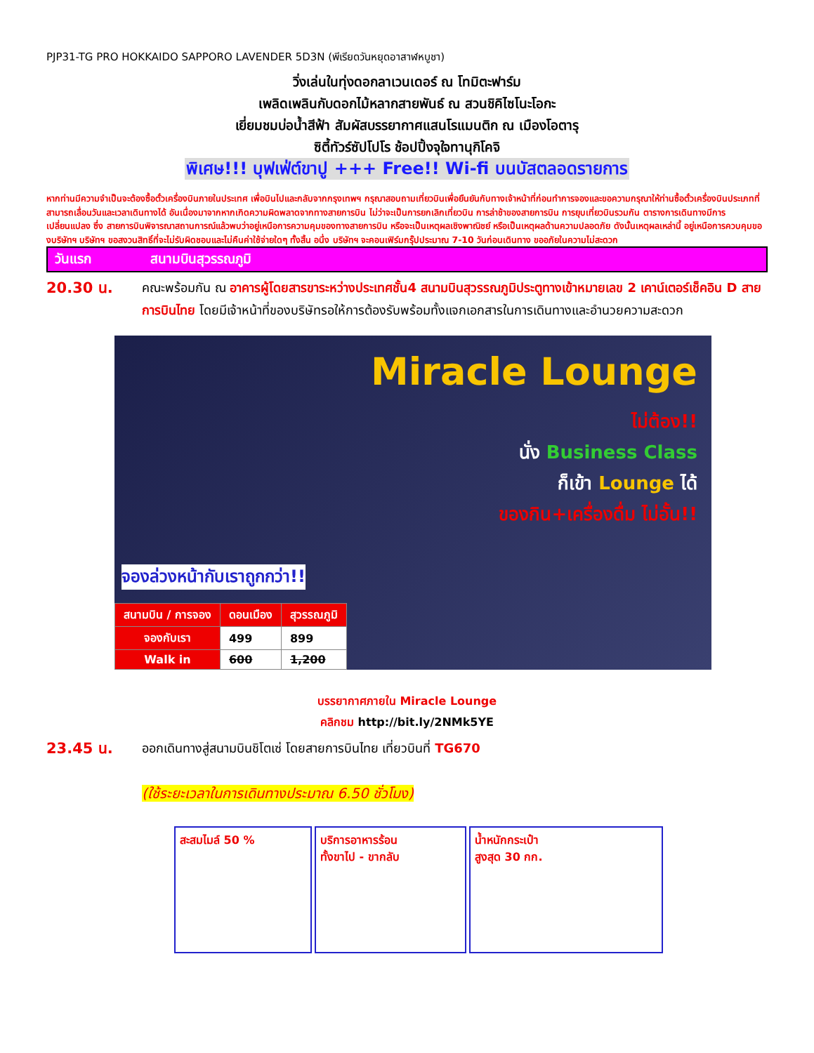PJP31-TG PRO HOKKAIDO SAPPORO LAVENDER 5D3N (พีเรียดวันหยุดอาสาฬหบูชา)
วิ่งเล่นในทุ่งดอกลาเวนเดอร์ ณ โทมิตะฟาร์ม
เพลิดเพลินกับดอกไม้หลากสายพันธ์ ณ สวนชิคิไซโนะโอกะ
เยี่ยมชมบ่อน้ำสีฟ้า สัมผัสบรรยากาศแสนโรแมนติก ณ เมืองโอตารุ
ซิตี้ทัวร์ซัปโปโร ช้อปปิ้งจุใจทานุกิโคจิ
พิเศษ!!! บุฟเฟ่ต์ขาปู +++ Free!! Wi-fi บนบัสตลอดรายการ
หากท่านมีความจำเป็นจะต้องซื้อตั๋วเครื่องบินภายในประเทศ เพื่อบินไปและกลับจากกรุงเทพฯ กรุณาสอบถามเที่ยวบินเพื่อยืนยันกับทางเจ้าหน้าที่ก่อนทำการจองและขอความกรุณาให้ท่านซื้อตั๋วเครื่องบินประเภทที่สามารถเลื่อนวันและเวลาเดินทางได้ อันเนื่องมาจากหากเกิดความผิดพลาดจากทางสายการบิน ไม่ว่าจะเป็นการยกเลิกเที่ยวบิน การล่าช้าของสายการบิน การยุบเที่ยวบินรวมกัน ตารางการเดินทางมีการเปลี่ยนแปลง ซึ่ง สายการบินพิจารณาสถานการณ์แล้วพบว่าอยู่เหนือการความคุมของทางสายการบิน หรือจะเป็นเหตุผลเชิงพาณิชย์ หรือเป็นเหตุผลด้านความปลอดภัย ดังนั้นเหตุผลเหล่านี้ อยู่เหนือการควบคุมของบริษัทฯ บริษัทฯ ขอสงวนสิทธิ์ที่จะไม่รับผิดชอบและไม่คืนค่าใช้จ่ายใดๆ ทั้งสิ้น อนึ่ง บริษัทฯ จะคอนเฟิร์มกรุ๊ปประมาณ 7-10 วันก่อนเดินทาง ขออภัยในความไม่สะดวก
วันแรก สนามบินสุวรรณภูมิ
20.30 น.
คณะพร้อมกัน ณ อาคารผู้โดยสารขาระหว่างประเทศชั้น4 สนามบินสุวรรณภูมิประตูทางเข้าหมายเลข 2 เคาน์เตอร์เช็คอิน D สายการบินไทย โดยมีเจ้าหน้าที่ของบริษัทรอให้การต้องรับพร้อมทั้งแจกเอกสารในการเดินทางและอำนวยความสะดวก
Miracle Lounge
ไม่ต้อง!!
นั่ง Business Class
ก็เข้า Lounge ได้
ของกิน+เครื่องดื่ม ไม่อั้น!!
จองล่วงหน้ากับเราถูกกว่า!!
| สนามบิน / การจอง | ดอนเมือง | สุวรรณภูมิ |
| --- | --- | --- |
| จองกับเรา | 499 | 899 |
| Walk in | 600 | 1,200 |
บรรยากาศภายใน Miracle Lounge
คลิกชม http://bit.ly/2NMk5YE
23.45 น.
ออกเดินทางสู่สนามบินชิโตเซ่ โดยสายการบินไทย เที่ยวบินที่ TG670
(ใช้ระยะเวลาในการเดินทางประมาณ 6.50 ชั่วโมง)
สะสมไมล์ 50 % บริการอาหารร้อน
ทั้งขาไป - ขากลับ
น้ำหนักกระเป๋า
สูงสุด 30 กก.